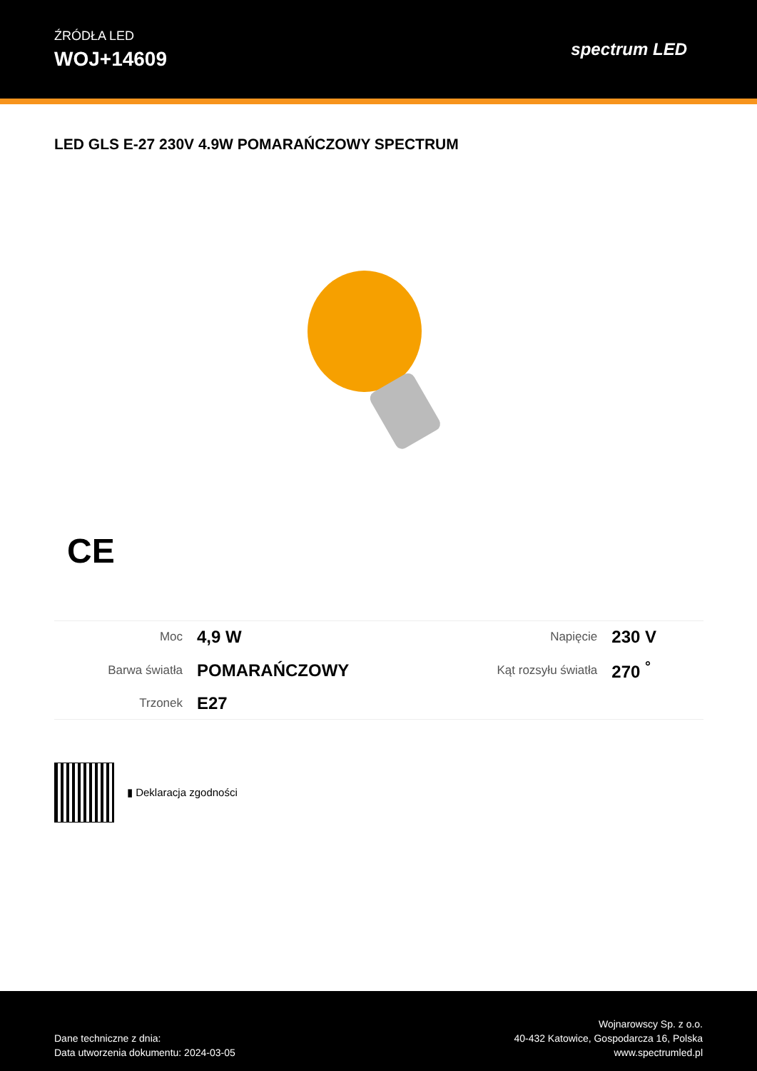ŹRÓDŁA LED
WOJ+14609
spectrum LED
LED GLS E-27 230V 4.9W POMARAŃCZOWY SPECTRUM
CE
| Moc | 4,9 W | Napięcie | 230 V |
| Barwa światła | POMARAŃCZOWY | Kąt rozsyłu światła | 270 <sup>°</sup> |
| Trzonek | E27 | | |
▮ Deklaracja zgodności
Dane techniczne z dnia:
Data utworzenia dokumentu: 2024-03-05
Wojnarowscy Sp. z o.o.
40-432 Katowice, Gospodarcza 16, Polska
www.spectrumled.pl